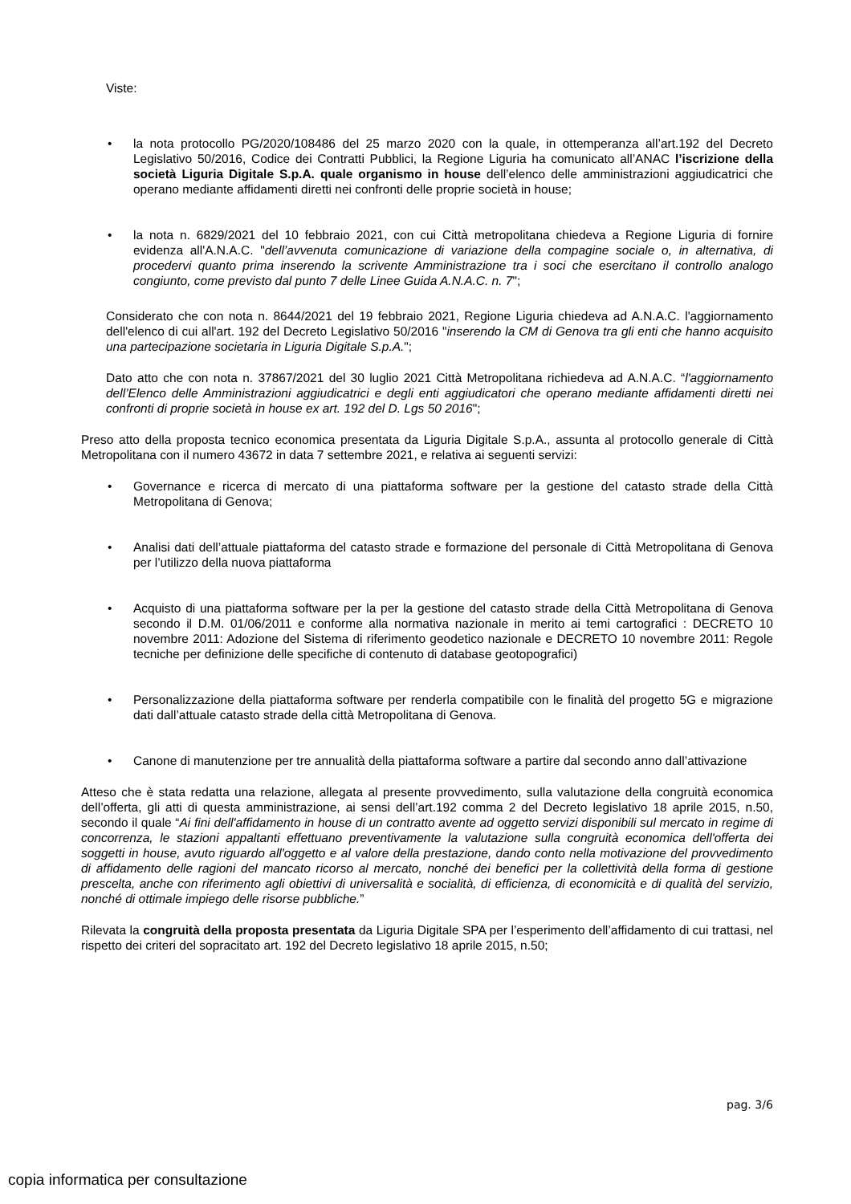Viste:
• la nota protocollo PG/2020/108486 del 25 marzo 2020 con la quale, in ottemperanza all’art.192 del Decreto Legislativo 50/2016, Codice dei Contratti Pubblici, la Regione Liguria ha comunicato all’ANAC l’iscrizione della società Liguria Digitale S.p.A. quale organismo in house dell’elenco delle amministrazioni aggiudicatrici che operano mediante affidamenti diretti nei confronti delle proprie società in house;
• la nota n. 6829/2021 del 10 febbraio 2021, con cui Città metropolitana chiedeva a Regione Liguria di fornire evidenza all'A.N.A.C. "dell’avvenuta comunicazione di variazione della compagine sociale o, in alternativa, di procedervi quanto prima inserendo la scrivente Amministrazione tra i soci che esercitano il controllo analogo congiunto, come previsto dal punto 7 delle Linee Guida A.N.A.C. n. 7";
Considerato che con nota n. 8644/2021 del 19 febbraio 2021, Regione Liguria chiedeva ad A.N.A.C. l'aggiornamento dell'elenco di cui all'art. 192 del Decreto Legislativo 50/2016 "inserendo la CM di Genova tra gli enti che hanno acquisito una partecipazione societaria in Liguria Digitale S.p.A.";
Dato atto che con nota n. 37867/2021 del 30 luglio 2021 Città Metropolitana richiedeva ad A.N.A.C. “l'aggiornamento dell’Elenco delle Amministrazioni aggiudicatrici e degli enti aggiudicatori che operano mediante affidamenti diretti nei confronti di proprie società in house ex art. 192 del D. Lgs 50 2016";
Preso atto della proposta tecnico economica presentata da Liguria Digitale S.p.A., assunta al protocollo generale di Città Metropolitana con il numero 43672 in data 7 settembre 2021, e relativa ai seguenti servizi:
• Governance e ricerca di mercato di una piattaforma software per la gestione del catasto strade della Città Metropolitana di Genova;
• Analisi dati dell’attuale piattaforma del catasto strade e formazione del personale di Città Metropolitana di Genova per l’utilizzo della nuova piattaforma
• Acquisto di una piattaforma software per la per la gestione del catasto strade della Città Metropolitana di Genova secondo il D.M. 01/06/2011 e conforme alla normativa nazionale in merito ai temi cartografici : DECRETO 10 novembre 2011: Adozione del Sistema di riferimento geodetico nazionale e DECRETO 10 novembre 2011: Regole tecniche per definizione delle specifiche di contenuto di database geotopografici)
• Personalizzazione della piattaforma software per renderla compatibile con le finalità del progetto 5G e migrazione dati dall’attuale catasto strade della città Metropolitana di Genova.
• Canone di manutenzione per tre annualità della piattaforma software a partire dal secondo anno dall’attivazione
Atteso che è stata redatta una relazione, allegata al presente provvedimento, sulla valutazione della congruità economica dell’offerta, gli atti di questa amministrazione, ai sensi dell’art.192 comma 2 del Decreto legislativo 18 aprile 2015, n.50, secondo il quale “Ai fini dell'affidamento in house di un contratto avente ad oggetto servizi disponibili sul mercato in regime di concorrenza, le stazioni appaltanti effettuano preventivamente la valutazione sulla congruità economica dell'offerta dei soggetti in house, avuto riguardo all'oggetto e al valore della prestazione, dando conto nella motivazione del provvedimento di affidamento delle ragioni del mancato ricorso al mercato, nonché dei benefici per la collettività della forma di gestione prescelta, anche con riferimento agli obiettivi di universalità e socialità, di efficienza, di economicità e di qualità del servizio, nonché di ottimale impiego delle risorse pubbliche.”
Rilevata la congruità della proposta presentata da Liguria Digitale SPA per l’esperimento dell’affidamento di cui trattasi, nel rispetto dei criteri del sopracitato art. 192 del Decreto legislativo 18 aprile 2015, n.50;
pag. 3/6
copia informatica per consultazione